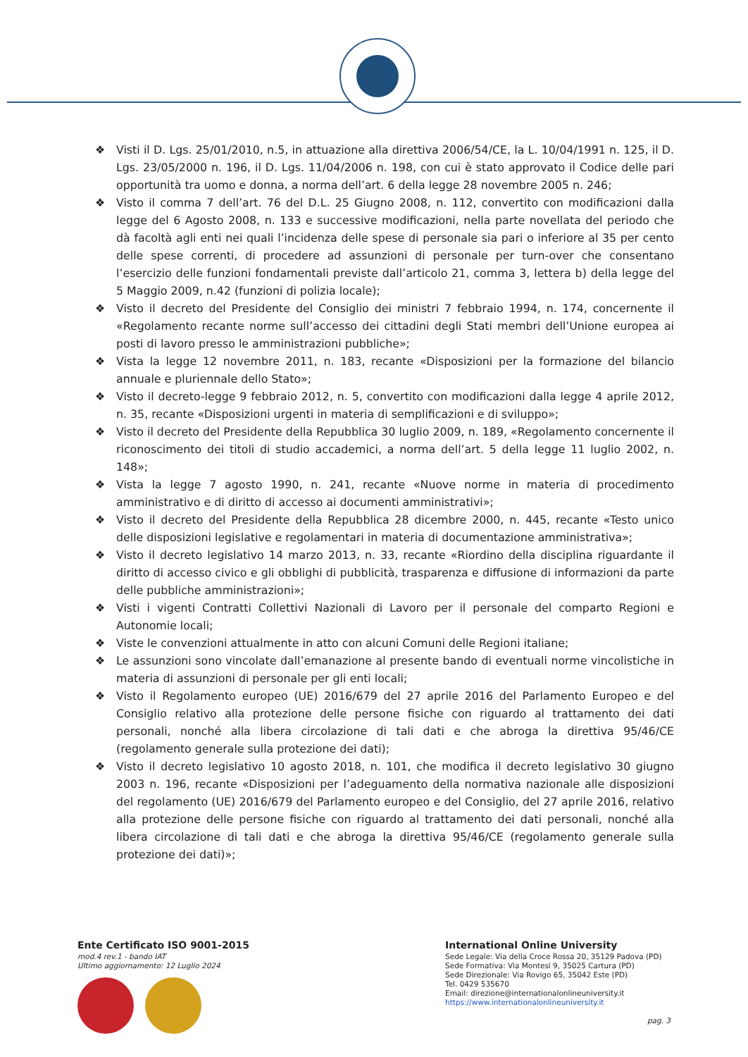❖ Visti il D. Lgs. 25/01/2010, n.5, in attuazione alla direttiva 2006/54/CE, la L. 10/04/1991 n. 125, il D. Lgs. 23/05/2000 n. 196, il D. Lgs. 11/04/2006 n. 198, con cui è stato approvato il Codice delle pari opportunità tra uomo e donna, a norma dell’art. 6 della legge 28 novembre 2005 n. 246;
❖ Visto il comma 7 dell’art. 76 del D.L. 25 Giugno 2008, n. 112, convertito con modificazioni dalla legge del 6 Agosto 2008, n. 133 e successive modificazioni, nella parte novellata del periodo che dà facoltà agli enti nei quali l’incidenza delle spese di personale sia pari o inferiore al 35 per cento delle spese correnti, di procedere ad assunzioni di personale per turn-over che consentano l’esercizio delle funzioni fondamentali previste dall’articolo 21, comma 3, lettera b) della legge del 5 Maggio 2009, n.42 (funzioni di polizia locale);
❖ Visto il decreto del Presidente del Consiglio dei ministri 7 febbraio 1994, n. 174, concernente il «Regolamento recante norme sull’accesso dei cittadini degli Stati membri dell’Unione europea ai posti di lavoro presso le amministrazioni pubbliche»;
❖ Vista la legge 12 novembre 2011, n. 183, recante «Disposizioni per la formazione del bilancio annuale e pluriennale dello Stato»;
❖ Visto il decreto-legge 9 febbraio 2012, n. 5, convertito con modificazioni dalla legge 4 aprile 2012, n. 35, recante «Disposizioni urgenti in materia di semplificazioni e di sviluppo»;
❖ Visto il decreto del Presidente della Repubblica 30 luglio 2009, n. 189, «Regolamento concernente il riconoscimento dei titoli di studio accademici, a norma dell’art. 5 della legge 11 luglio 2002, n. 148»;
❖ Vista la legge 7 agosto 1990, n. 241, recante «Nuove norme in materia di procedimento amministrativo e di diritto di accesso ai documenti amministrativi»;
❖ Visto il decreto del Presidente della Repubblica 28 dicembre 2000, n. 445, recante «Testo unico delle disposizioni legislative e regolamentari in materia di documentazione amministrativa»;
❖ Visto il decreto legislativo 14 marzo 2013, n. 33, recante «Riordino della disciplina riguardante il diritto di accesso civico e gli obblighi di pubblicità, trasparenza e diffusione di informazioni da parte delle pubbliche amministrazioni»;
❖ Visti i vigenti Contratti Collettivi Nazionali di Lavoro per il personale del comparto Regioni e Autonomie locali;
❖ Viste le convenzioni attualmente in atto con alcuni Comuni delle Regioni italiane;
❖ Le assunzioni sono vincolate dall’emanazione al presente bando di eventuali norme vincolistiche in materia di assunzioni di personale per gli enti locali;
❖ Visto il Regolamento europeo (UE) 2016/679 del 27 aprile 2016 del Parlamento Europeo e del Consiglio relativo alla protezione delle persone fisiche con riguardo al trattamento dei dati personali, nonché alla libera circolazione di tali dati e che abroga la direttiva 95/46/CE (regolamento generale sulla protezione dei dati);
❖ Visto il decreto legislativo 10 agosto 2018, n. 101, che modifica il decreto legislativo 30 giugno 2003 n. 196, recante «Disposizioni per l’adeguamento della normativa nazionale alle disposizioni del regolamento (UE) 2016/679 del Parlamento europeo e del Consiglio, del 27 aprile 2016, relativo alla protezione delle persone fisiche con riguardo al trattamento dei dati personali, nonché alla libera circolazione di tali dati e che abroga la direttiva 95/46/CE (regolamento generale sulla protezione dei dati)»;
Ente Certificato ISO 9001-2015
mod.4 rev.1 - bando IAT
Ultimo aggiornamento: 12 Luglio 2024
International Online University
Sede Legale: Via della Croce Rossa 20, 35129 Padova (PD)
Sede Formativa: Via Montesi 9, 35025 Cartura (PD)
Sede Direzionale: Via Rovigo 65, 35042 Este (PD)
Tel. 0429 535670
Email: direzione@internationalonlineuniversity.it
https://www.internationalonlineuniversity.it
pag. 3